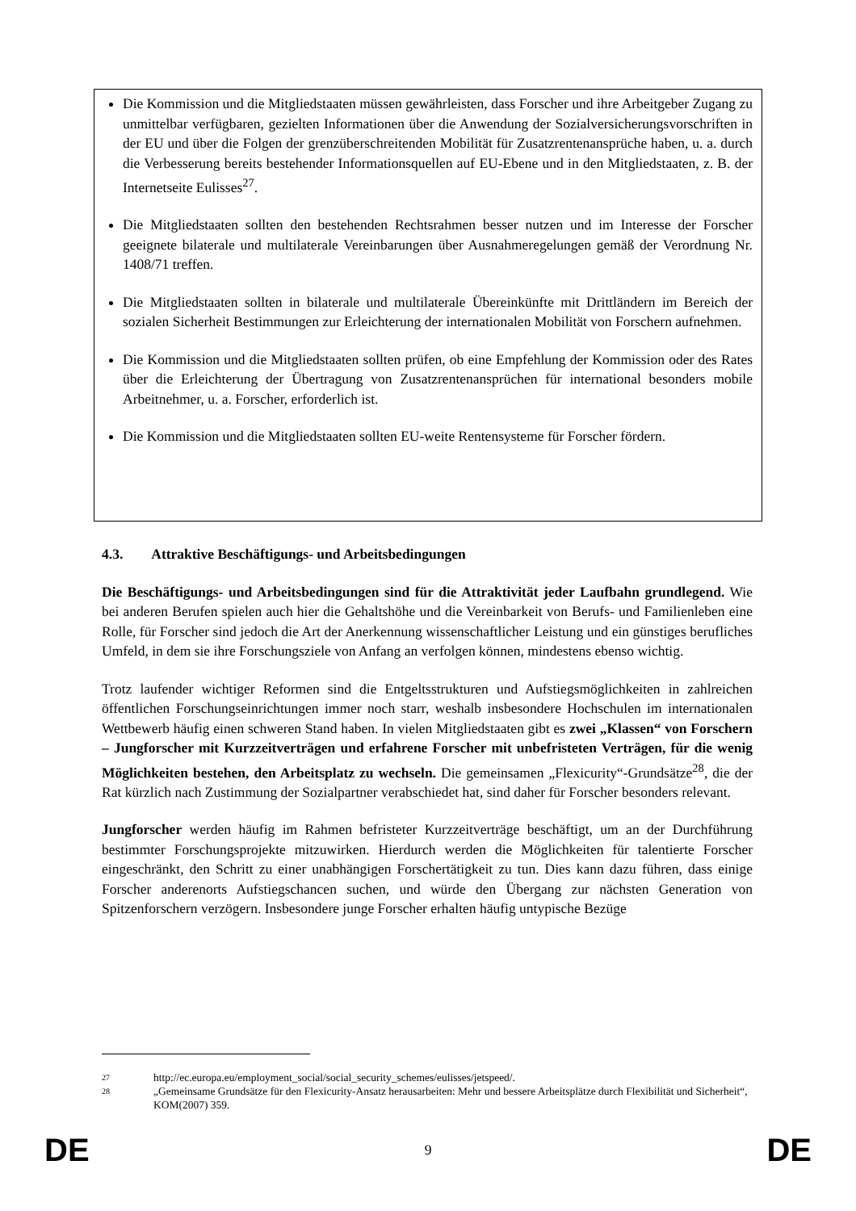Die Kommission und die Mitgliedstaaten müssen gewährleisten, dass Forscher und ihre Arbeitgeber Zugang zu unmittelbar verfügbaren, gezielten Informationen über die Anwendung der Sozialversicherungsvorschriften in der EU und über die Folgen der grenzüberschreitenden Mobilität für Zusatzrentenansprüche haben, u. a. durch die Verbesserung bereits bestehender Informationsquellen auf EU-Ebene und in den Mitgliedstaaten, z. B. der Internetseite Eulisses<sup>27</sup>.
Die Mitgliedstaaten sollten den bestehenden Rechtsrahmen besser nutzen und im Interesse der Forscher geeignete bilaterale und multilaterale Vereinbarungen über Ausnahmeregelungen gemäß der Verordnung Nr. 1408/71 treffen.
Die Mitgliedstaaten sollten in bilaterale und multilaterale Übereinkünfte mit Drittländern im Bereich der sozialen Sicherheit Bestimmungen zur Erleichterung der internationalen Mobilität von Forschern aufnehmen.
Die Kommission und die Mitgliedstaaten sollten prüfen, ob eine Empfehlung der Kommission oder des Rates über die Erleichterung der Übertragung von Zusatzrentenansprüchen für international besonders mobile Arbeitnehmer, u. a. Forscher, erforderlich ist.
Die Kommission und die Mitgliedstaaten sollten EU-weite Rentensysteme für Forscher fördern.
4.3. Attraktive Beschäftigungs- und Arbeitsbedingungen
Die Beschäftigungs- und Arbeitsbedingungen sind für die Attraktivität jeder Laufbahn grundlegend. Wie bei anderen Berufen spielen auch hier die Gehaltshöhe und die Vereinbarkeit von Berufs- und Familienleben eine Rolle, für Forscher sind jedoch die Art der Anerkennung wissenschaftlicher Leistung und ein günstiges berufliches Umfeld, in dem sie ihre Forschungsziele von Anfang an verfolgen können, mindestens ebenso wichtig.
Trotz laufender wichtiger Reformen sind die Entgeltsstrukturen und Aufstiegsmöglichkeiten in zahlreichen öffentlichen Forschungseinrichtungen immer noch starr, weshalb insbesondere Hochschulen im internationalen Wettbewerb häufig einen schweren Stand haben. In vielen Mitgliedstaaten gibt es zwei „Klassen“ von Forschern – Jungforscher mit Kurzzeitverträgen und erfahrene Forscher mit unbefristeten Verträgen, für die wenig Möglichkeiten bestehen, den Arbeitsplatz zu wechseln. Die gemeinsamen „Flexicurity“-Grundsätze<sup>28</sup>, die der Rat kürzlich nach Zustimmung der Sozialpartner verabschiedet hat, sind daher für Forscher besonders relevant.
Jungforscher werden häufig im Rahmen befristeter Kurzzeitverträge beschäftigt, um an der Durchführung bestimmter Forschungsprojekte mitzuwirken. Hierdurch werden die Möglichkeiten für talentierte Forscher eingeschränkt, den Schritt zu einer unabhängigen Forschertätigkeit zu tun. Dies kann dazu führen, dass einige Forscher anderenorts Aufstiegschancen suchen, und würde den Übergang zur nächsten Generation von Spitzenforschern verzögern. Insbesondere junge Forscher erhalten häufig untypische Bezüge
27 http://ec.europa.eu/employment_social/social_security_schemes/eulisses/jetspeed/.
28 „Gemeinsame Grundsätze für den Flexicurity-Ansatz herausarbeiten: Mehr und bessere Arbeitsplätze durch Flexibilität und Sicherheit“, KOM(2007) 359.
DE 9 DE